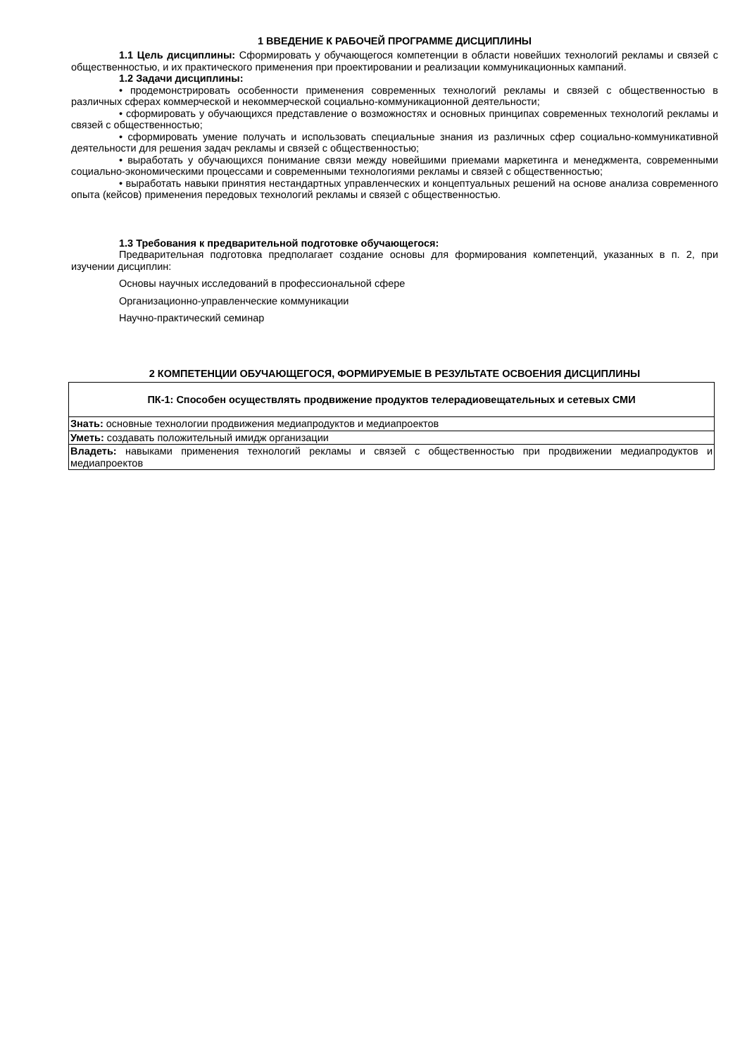1 ВВЕДЕНИЕ К РАБОЧЕЙ ПРОГРАММЕ ДИСЦИПЛИНЫ
1.1 Цель дисциплины: Сформировать у обучающегося компетенции в области новейших технологий рекламы и связей с общественностью, и их практического применения при проектировании и реализации коммуникационных кампаний.
1.2 Задачи дисциплины:
• продемонстрировать особенности применения современных технологий рекламы и связей с общественностью в различных сферах коммерческой и некоммерческой социально-коммуникационной деятельности;
• сформировать у обучающихся представление о возможностях и основных принципах современных технологий рекламы и связей с общественностью;
• сформировать умение получать и использовать специальные знания из различных сфер социально-коммуникативной деятельности для решения задач рекламы и связей с общественностью;
• выработать у обучающихся понимание связи между новейшими приемами маркетинга и менеджмента, современными социально-экономическими процессами и современными технологиями рекламы и связей с общественностью;
• выработать навыки принятия нестандартных управленческих и концептуальных решений на основе анализа современного опыта (кейсов) применения передовых технологий рекламы и связей с общественностью.
1.3 Требования к предварительной подготовке обучающегося:
Предварительная подготовка предполагает создание основы для формирования компетенций, указанных в п. 2, при изучении дисциплин:
Основы научных исследований в профессиональной сфере
Организационно-управленческие коммуникации
Научно-практический семинар
2 КОМПЕТЕНЦИИ ОБУЧАЮЩЕГОСЯ, ФОРМИРУЕМЫЕ В РЕЗУЛЬТАТЕ ОСВОЕНИЯ ДИСЦИПЛИНЫ
| ПК-1: Способен осуществлять продвижение продуктов телерадиовещательных и сетевых СМИ |
| Знать: основные технологии продвижения медиапродуктов и медиапроектов |
| Уметь: создавать положительный имидж организации |
| Владеть: навыками применения технологий рекламы и связей с общественностью при продвижении медиапродуктов и медиапроектов |